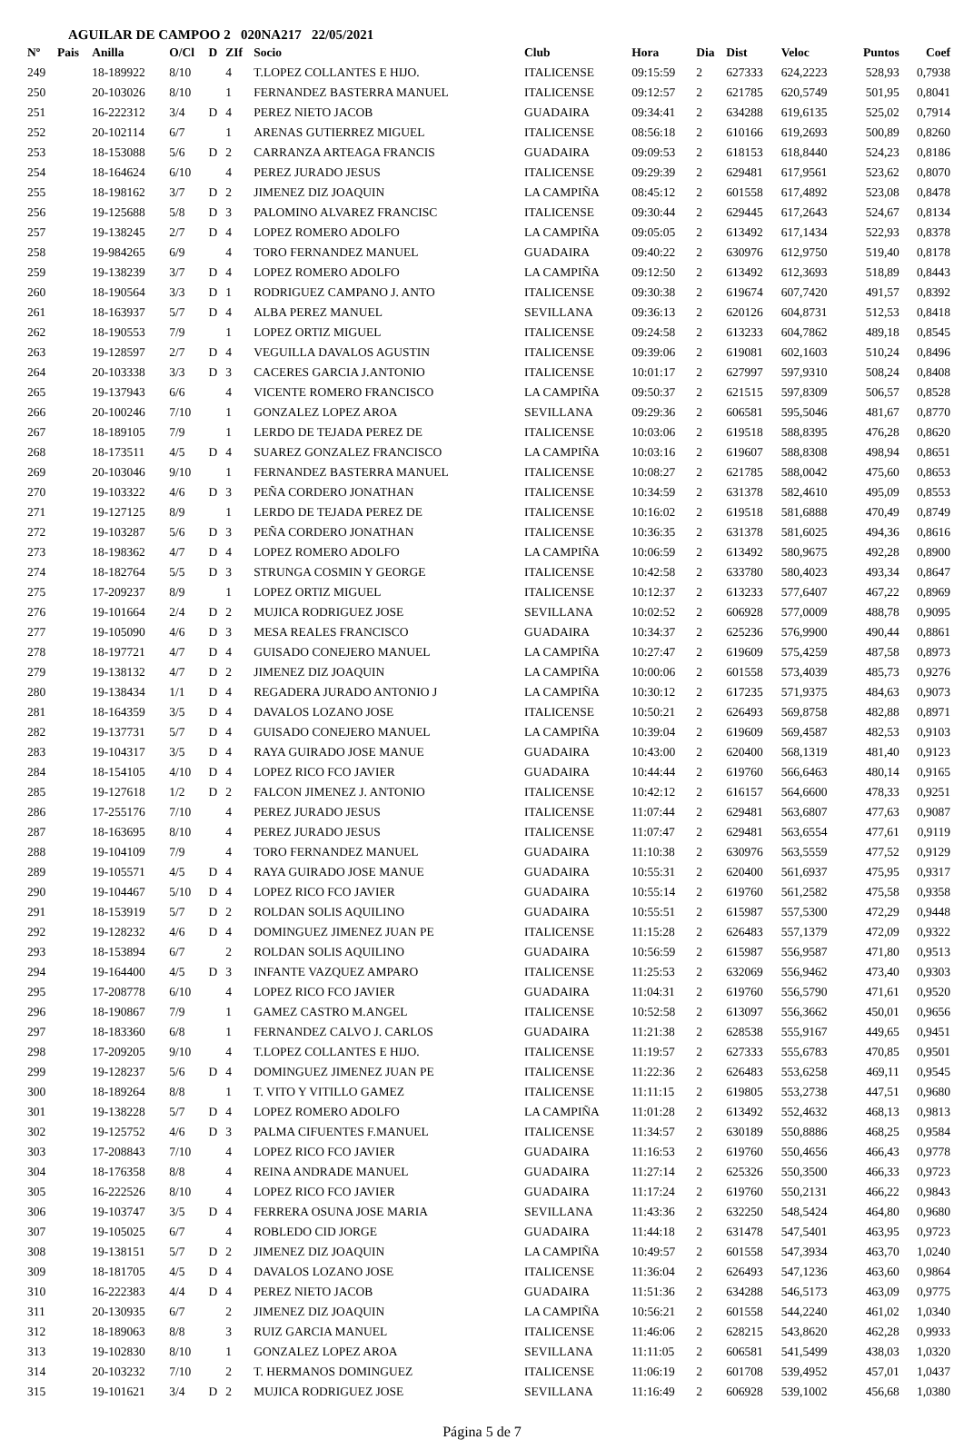AGUILAR DE CAMPOO 2 020NA217 22/05/2021
| Nº | Pais | Anilla | O/Cl | D | ZIf | Socio | Club | Hora | Dia | Dist | Veloc | Puntos | Coef |
| --- | --- | --- | --- | --- | --- | --- | --- | --- | --- | --- | --- | --- | --- |
| 249 | | 18-189922 | 8/10 | | 4 | T.LOPEZ COLLANTES E HIJO. | ITALICENSE | 09:15:59 | 2 | 627333 | 624,2223 | 528,93 | 0,7938 |
| 250 | | 20-103026 | 8/10 | | 1 | FERNANDEZ BASTERRA MANUEL | ITALICENSE | 09:12:57 | 2 | 621785 | 620,5749 | 501,95 | 0,8041 |
| 251 | | 16-222312 | 3/4 | D | 4 | PEREZ NIETO JACOB | GUADAIRA | 09:34:41 | 2 | 634288 | 619,6135 | 525,02 | 0,7914 |
| 252 | | 20-102114 | 6/7 | | 1 | ARENAS GUTIERREZ MIGUEL | ITALICENSE | 08:56:18 | 2 | 610166 | 619,2693 | 500,89 | 0,8260 |
| 253 | | 18-153088 | 5/6 | D | 2 | CARRANZA ARTEAGA FRANCIS | GUADAIRA | 09:09:53 | 2 | 618153 | 618,8440 | 524,23 | 0,8186 |
| 254 | | 18-164624 | 6/10 | | 4 | PEREZ JURADO JESUS | ITALICENSE | 09:29:39 | 2 | 629481 | 617,9561 | 523,62 | 0,8070 |
| 255 | | 18-198162 | 3/7 | D | 2 | JIMENEZ DIZ JOAQUIN | LA CAMPIÑA | 08:45:12 | 2 | 601558 | 617,4892 | 523,08 | 0,8478 |
| 256 | | 19-125688 | 5/8 | D | 3 | PALOMINO ALVAREZ FRANCISC | ITALICENSE | 09:30:44 | 2 | 629445 | 617,2643 | 524,67 | 0,8134 |
| 257 | | 19-138245 | 2/7 | D | 4 | LOPEZ ROMERO ADOLFO | LA CAMPIÑA | 09:05:05 | 2 | 613492 | 617,1434 | 522,93 | 0,8378 |
| 258 | | 19-984265 | 6/9 | | 4 | TORO FERNANDEZ MANUEL | GUADAIRA | 09:40:22 | 2 | 630976 | 612,9750 | 519,40 | 0,8178 |
| 259 | | 19-138239 | 3/7 | D | 4 | LOPEZ ROMERO ADOLFO | LA CAMPIÑA | 09:12:50 | 2 | 613492 | 612,3693 | 518,89 | 0,8443 |
| 260 | | 18-190564 | 3/3 | D | 1 | RODRIGUEZ CAMPANO J. ANTO | ITALICENSE | 09:30:38 | 2 | 619674 | 607,7420 | 491,57 | 0,8392 |
| 261 | | 18-163937 | 5/7 | D | 4 | ALBA PEREZ MANUEL | SEVILLANA | 09:36:13 | 2 | 620126 | 604,8731 | 512,53 | 0,8418 |
| 262 | | 18-190553 | 7/9 | | 1 | LOPEZ ORTIZ MIGUEL | ITALICENSE | 09:24:58 | 2 | 613233 | 604,7862 | 489,18 | 0,8545 |
| 263 | | 19-128597 | 2/7 | D | 4 | VEGUILLA DAVALOS AGUSTIN | ITALICENSE | 09:39:06 | 2 | 619081 | 602,1603 | 510,24 | 0,8496 |
| 264 | | 20-103338 | 3/3 | D | 3 | CACERES GARCIA J.ANTONIO | ITALICENSE | 10:01:17 | 2 | 627997 | 597,9310 | 508,24 | 0,8408 |
| 265 | | 19-137943 | 6/6 | | 4 | VICENTE ROMERO FRANCISCO | LA CAMPIÑA | 09:50:37 | 2 | 621515 | 597,8309 | 506,57 | 0,8528 |
| 266 | | 20-100246 | 7/10 | | 1 | GONZALEZ LOPEZ AROA | SEVILLANA | 09:29:36 | 2 | 606581 | 595,5046 | 481,67 | 0,8770 |
| 267 | | 18-189105 | 7/9 | | 1 | LERDO DE TEJADA PEREZ DE | ITALICENSE | 10:03:06 | 2 | 619518 | 588,8395 | 476,28 | 0,8620 |
| 268 | | 18-173511 | 4/5 | D | 4 | SUAREZ GONZALEZ FRANCISCO | LA CAMPIÑA | 10:03:16 | 2 | 619607 | 588,8308 | 498,94 | 0,8651 |
| 269 | | 20-103046 | 9/10 | | 1 | FERNANDEZ BASTERRA MANUEL | ITALICENSE | 10:08:27 | 2 | 621785 | 588,0042 | 475,60 | 0,8653 |
| 270 | | 19-103322 | 4/6 | D | 3 | PEÑA CORDERO JONATHAN | ITALICENSE | 10:34:59 | 2 | 631378 | 582,4610 | 495,09 | 0,8553 |
| 271 | | 19-127125 | 8/9 | | 1 | LERDO DE TEJADA PEREZ DE | ITALICENSE | 10:16:02 | 2 | 619518 | 581,6888 | 470,49 | 0,8749 |
| 272 | | 19-103287 | 5/6 | D | 3 | PEÑA CORDERO JONATHAN | ITALICENSE | 10:36:35 | 2 | 631378 | 581,6025 | 494,36 | 0,8616 |
| 273 | | 18-198362 | 4/7 | D | 4 | LOPEZ ROMERO ADOLFO | LA CAMPIÑA | 10:06:59 | 2 | 613492 | 580,9675 | 492,28 | 0,8900 |
| 274 | | 18-182764 | 5/5 | D | 3 | STRUNGA COSMIN Y GEORGE | ITALICENSE | 10:42:58 | 2 | 633780 | 580,4023 | 493,34 | 0,8647 |
| 275 | | 17-209237 | 8/9 | | 1 | LOPEZ ORTIZ MIGUEL | ITALICENSE | 10:12:37 | 2 | 613233 | 577,6407 | 467,22 | 0,8969 |
| 276 | | 19-101664 | 2/4 | D | 2 | MUJICA RODRIGUEZ JOSE | SEVILLANA | 10:02:52 | 2 | 606928 | 577,0009 | 488,78 | 0,9095 |
| 277 | | 19-105090 | 4/6 | D | 3 | MESA REALES FRANCISCO | GUADAIRA | 10:34:37 | 2 | 625236 | 576,9900 | 490,44 | 0,8861 |
| 278 | | 18-197721 | 4/7 | D | 4 | GUISADO CONEJERO MANUEL | LA CAMPIÑA | 10:27:47 | 2 | 619609 | 575,4259 | 487,58 | 0,8973 |
| 279 | | 19-138132 | 4/7 | D | 2 | JIMENEZ DIZ JOAQUIN | LA CAMPIÑA | 10:00:06 | 2 | 601558 | 573,4039 | 485,73 | 0,9276 |
| 280 | | 19-138434 | 1/1 | D | 4 | REGADERA JURADO ANTONIO J | LA CAMPIÑA | 10:30:12 | 2 | 617235 | 571,9375 | 484,63 | 0,9073 |
| 281 | | 18-164359 | 3/5 | D | 4 | DAVALOS LOZANO JOSE | ITALICENSE | 10:50:21 | 2 | 626493 | 569,8758 | 482,88 | 0,8971 |
| 282 | | 19-137731 | 5/7 | D | 4 | GUISADO CONEJERO MANUEL | LA CAMPIÑA | 10:39:04 | 2 | 619609 | 569,4587 | 482,53 | 0,9103 |
| 283 | | 19-104317 | 3/5 | D | 4 | RAYA GUIRADO JOSE MANUE | GUADAIRA | 10:43:00 | 2 | 620400 | 568,1319 | 481,40 | 0,9123 |
| 284 | | 18-154105 | 4/10 | D | 4 | LOPEZ RICO FCO JAVIER | GUADAIRA | 10:44:44 | 2 | 619760 | 566,6463 | 480,14 | 0,9165 |
| 285 | | 19-127618 | 1/2 | D | 2 | FALCON JIMENEZ J. ANTONIO | ITALICENSE | 10:42:12 | 2 | 616157 | 564,6600 | 478,33 | 0,9251 |
| 286 | | 17-255176 | 7/10 | | 4 | PEREZ JURADO JESUS | ITALICENSE | 11:07:44 | 2 | 629481 | 563,6807 | 477,63 | 0,9087 |
| 287 | | 18-163695 | 8/10 | | 4 | PEREZ JURADO JESUS | ITALICENSE | 11:07:47 | 2 | 629481 | 563,6554 | 477,61 | 0,9119 |
| 288 | | 19-104109 | 7/9 | | 4 | TORO FERNANDEZ MANUEL | GUADAIRA | 11:10:38 | 2 | 630976 | 563,5559 | 477,52 | 0,9129 |
| 289 | | 19-105571 | 4/5 | D | 4 | RAYA GUIRADO JOSE MANUE | GUADAIRA | 10:55:31 | 2 | 620400 | 561,6937 | 475,95 | 0,9317 |
| 290 | | 19-104467 | 5/10 | D | 4 | LOPEZ RICO FCO JAVIER | GUADAIRA | 10:55:14 | 2 | 619760 | 561,2582 | 475,58 | 0,9358 |
| 291 | | 18-153919 | 5/7 | D | 2 | ROLDAN SOLIS AQUILINO | GUADAIRA | 10:55:51 | 2 | 615987 | 557,5300 | 472,29 | 0,9448 |
| 292 | | 19-128232 | 4/6 | D | 4 | DOMINGUEZ JIMENEZ JUAN PE | ITALICENSE | 11:15:28 | 2 | 626483 | 557,1379 | 472,09 | 0,9322 |
| 293 | | 18-153894 | 6/7 | | 2 | ROLDAN SOLIS AQUILINO | GUADAIRA | 10:56:59 | 2 | 615987 | 556,9587 | 471,80 | 0,9513 |
| 294 | | 19-164400 | 4/5 | D | 3 | INFANTE VAZQUEZ AMPARO | ITALICENSE | 11:25:53 | 2 | 632069 | 556,9462 | 473,40 | 0,9303 |
| 295 | | 17-208778 | 6/10 | | 4 | LOPEZ RICO FCO JAVIER | GUADAIRA | 11:04:31 | 2 | 619760 | 556,5790 | 471,61 | 0,9520 |
| 296 | | 18-190867 | 7/9 | | 1 | GAMEZ CASTRO M.ANGEL | ITALICENSE | 10:52:58 | 2 | 613097 | 556,3662 | 450,01 | 0,9656 |
| 297 | | 18-183360 | 6/8 | | 1 | FERNANDEZ CALVO J. CARLOS | GUADAIRA | 11:21:38 | 2 | 628538 | 555,9167 | 449,65 | 0,9451 |
| 298 | | 17-209205 | 9/10 | | 4 | T.LOPEZ COLLANTES E HIJO. | ITALICENSE | 11:19:57 | 2 | 627333 | 555,6783 | 470,85 | 0,9501 |
| 299 | | 19-128237 | 5/6 | D | 4 | DOMINGUEZ JIMENEZ JUAN PE | ITALICENSE | 11:22:36 | 2 | 626483 | 553,6258 | 469,11 | 0,9545 |
| 300 | | 18-189264 | 8/8 | | 1 | T. VITO Y VITILLO GAMEZ | ITALICENSE | 11:11:15 | 2 | 619805 | 553,2738 | 447,51 | 0,9680 |
| 301 | | 19-138228 | 5/7 | D | 4 | LOPEZ ROMERO ADOLFO | LA CAMPIÑA | 11:01:28 | 2 | 613492 | 552,4632 | 468,13 | 0,9813 |
| 302 | | 19-125752 | 4/6 | D | 3 | PALMA CIFUENTES F.MANUEL | ITALICENSE | 11:34:57 | 2 | 630189 | 550,8886 | 468,25 | 0,9584 |
| 303 | | 17-208843 | 7/10 | | 4 | LOPEZ RICO FCO JAVIER | GUADAIRA | 11:16:53 | 2 | 619760 | 550,4656 | 466,43 | 0,9778 |
| 304 | | 18-176358 | 8/8 | | 4 | REINA ANDRADE MANUEL | GUADAIRA | 11:27:14 | 2 | 625326 | 550,3500 | 466,33 | 0,9723 |
| 305 | | 16-222526 | 8/10 | | 4 | LOPEZ RICO FCO JAVIER | GUADAIRA | 11:17:24 | 2 | 619760 | 550,2131 | 466,22 | 0,9843 |
| 306 | | 19-103747 | 3/5 | D | 4 | FERRERA OSUNA JOSE MARIA | SEVILLANA | 11:43:36 | 2 | 632250 | 548,5424 | 464,80 | 0,9680 |
| 307 | | 19-105025 | 6/7 | | 4 | ROBLEDO CID JORGE | GUADAIRA | 11:44:18 | 2 | 631478 | 547,5401 | 463,95 | 0,9723 |
| 308 | | 19-138151 | 5/7 | D | 2 | JIMENEZ DIZ JOAQUIN | LA CAMPIÑA | 10:49:57 | 2 | 601558 | 547,3934 | 463,70 | 1,0240 |
| 309 | | 18-181705 | 4/5 | D | 4 | DAVALOS LOZANO JOSE | ITALICENSE | 11:36:04 | 2 | 626493 | 547,1236 | 463,60 | 0,9864 |
| 310 | | 16-222383 | 4/4 | D | 4 | PEREZ NIETO JACOB | GUADAIRA | 11:51:36 | 2 | 634288 | 546,5173 | 463,09 | 0,9775 |
| 311 | | 20-130935 | 6/7 | | 2 | JIMENEZ DIZ JOAQUIN | LA CAMPIÑA | 10:56:21 | 2 | 601558 | 544,2240 | 461,02 | 1,0340 |
| 312 | | 18-189063 | 8/8 | | 3 | RUIZ GARCIA MANUEL | ITALICENSE | 11:46:06 | 2 | 628215 | 543,8620 | 462,28 | 0,9933 |
| 313 | | 19-102830 | 8/10 | | 1 | GONZALEZ LOPEZ AROA | SEVILLANA | 11:11:05 | 2 | 606581 | 541,5499 | 438,03 | 1,0320 |
| 314 | | 20-103232 | 7/10 | | 2 | T. HERMANOS DOMINGUEZ | ITALICENSE | 11:06:19 | 2 | 601708 | 539,4952 | 457,01 | 1,0437 |
| 315 | | 19-101621 | 3/4 | D | 2 | MUJICA RODRIGUEZ JOSE | SEVILLANA | 11:16:49 | 2 | 606928 | 539,1002 | 456,68 | 1,0380 |
Página 5 de 7